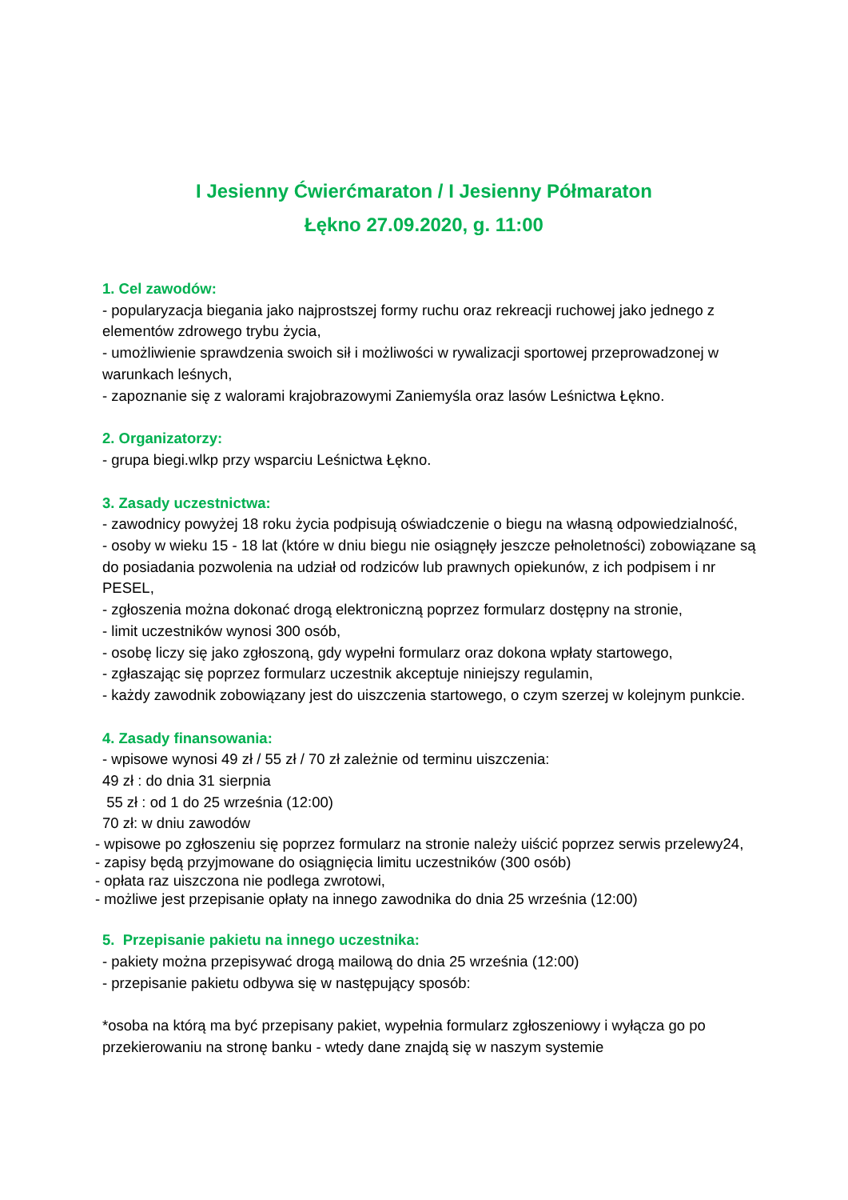I Jesienny Ćwierćmaraton / I Jesienny Półmaraton
Łękno 27.09.2020, g. 11:00
1. Cel zawodów:
- popularyzacja biegania jako najprostszej formy ruchu oraz rekreacji ruchowej jako jednego z elementów zdrowego trybu życia,
- umożliwienie sprawdzenia swoich sił i możliwości w rywalizacji sportowej przeprowadzonej w warunkach leśnych,
- zapoznanie się z walorami krajobrazowymi Zaniemyśla oraz lasów Leśnictwa Łękno.
2. Organizatorzy:
- grupa biegi.wlkp przy wsparciu Leśnictwa Łękno.
3. Zasady uczestnictwa:
- zawodnicy powyżej 18 roku życia podpisują oświadczenie o biegu na własną odpowiedzialność,
- osoby w wieku 15 - 18 lat (które w dniu biegu nie osiągnęły jeszcze pełnoletności) zobowiązane są do posiadania pozwolenia na udział od rodziców lub prawnych opiekunów, z ich podpisem i nr PESEL,
- zgłoszenia można dokonać drogą elektroniczną poprzez formularz dostępny na stronie,
- limit uczestników wynosi 300 osób,
- osobę liczy się jako zgłoszoną, gdy wypełni formularz oraz dokona wpłaty startowego,
- zgłaszając się poprzez formularz uczestnik akceptuje niniejszy regulamin,
- każdy zawodnik zobowiązany jest do uiszczenia startowego, o czym szerzej w kolejnym punkcie.
4. Zasady finansowania:
- wpisowe wynosi 49 zł / 55 zł / 70 zł zależnie od terminu uiszczenia:
49 zł : do dnia 31 sierpnia
55 zł : od 1 do 25 września (12:00)
70 zł: w dniu zawodów
- wpisowe po zgłoszeniu się poprzez formularz na stronie należy uiścić poprzez serwis przelewy24,
- zapisy będą przyjmowane do osiągnięcia limitu uczestników (300 osób)
- opłata raz uiszczona nie podlega zwrotowi,
- możliwe jest przepisanie opłaty na innego zawodnika do dnia 25 września (12:00)
5. Przepisanie pakietu na innego uczestnika:
- pakiety można przepisywać drogą mailową do dnia 25 września (12:00)
- przepisanie pakietu odbywa się w następujący sposób:
*osoba na którą ma być przepisany pakiet, wypełnia formularz zgłoszeniowy i wyłącza go po przekierowaniu na stronę banku - wtedy dane znajdą się w naszym systemie